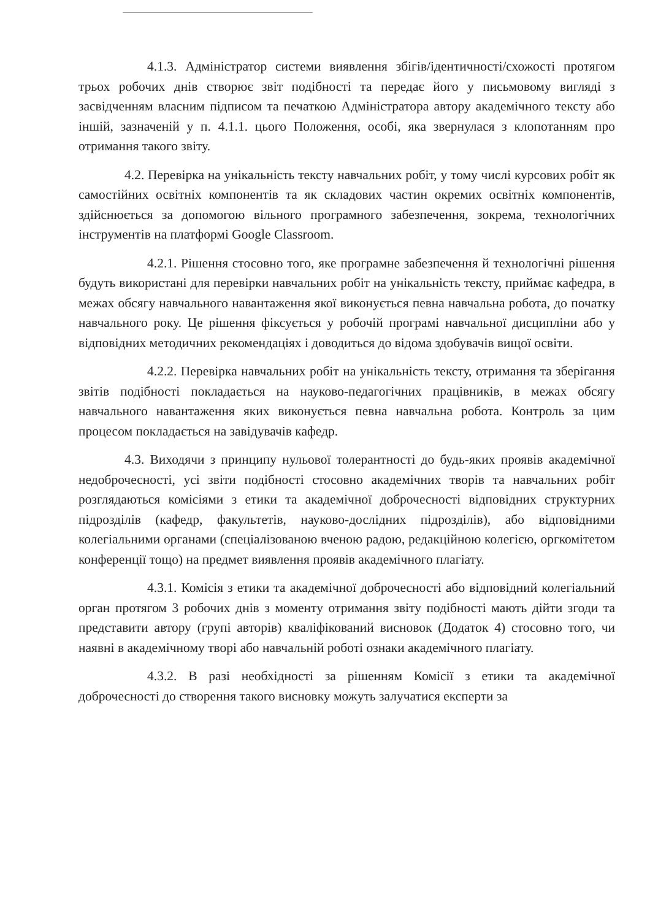4.1.3. Адміністратор системи виявлення збігів/ідентичності/схожості протягом трьох робочих днів створює звіт подібності та передає його у письмовому вигляді з засвідченням власним підписом та печаткою Адміністратора автору академічного тексту або іншій, зазначеній у п. 4.1.1. цього Положення, особі, яка звернулася з клопотанням про отримання такого звіту.
4.2. Перевірка на унікальність тексту навчальних робіт, у тому числі курсових робіт як самостійних освітніх компонентів та як складових частин окремих освітніх компонентів, здійснюється за допомогою вільного програмного забезпечення, зокрема, технологічних інструментів на платформі Google Classroom.
4.2.1. Рішення стосовно того, яке програмне забезпечення й технологічні рішення будуть використані для перевірки навчальних робіт на унікальність тексту, приймає кафедра, в межах обсягу навчального навантаження якої виконується певна навчальна робота, до початку навчального року. Це рішення фіксується у робочій програмі навчальної дисципліни або у відповідних методичних рекомендаціях і доводиться до відома здобувачів вищої освіти.
4.2.2. Перевірка навчальних робіт на унікальність тексту, отримання та зберігання звітів подібності покладається на науково-педагогічних працівників, в межах обсягу навчального навантаження яких виконується певна навчальна робота. Контроль за цим процесом покладається на завідувачів кафедр.
4.3. Виходячи з принципу нульової толерантності до будь-яких проявів академічної недоброчесності, усі звіти подібності стосовно академічних творів та навчальних робіт розглядаються комісіями з етики та академічної доброчесності відповідних структурних підрозділів (кафедр, факультетів, науково-дослідних підрозділів), або відповідними колегіальними органами (спеціалізованою вченою радою, редакційною колегією, оргкомітетом конференції тощо) на предмет виявлення проявів академічного плагіату.
4.3.1. Комісія з етики та академічної доброчесності або відповідний колегіальний орган протягом 3 робочих днів з моменту отримання звіту подібності мають дійти згоди та представити автору (групі авторів) кваліфікований висновок (Додаток 4) стосовно того, чи наявні в академічному творі або навчальній роботі ознаки академічного плагіату.
4.3.2. В разі необхідності за рішенням Комісії з етики та академічної доброчесності до створення такого висновку можуть залучатися експерти за